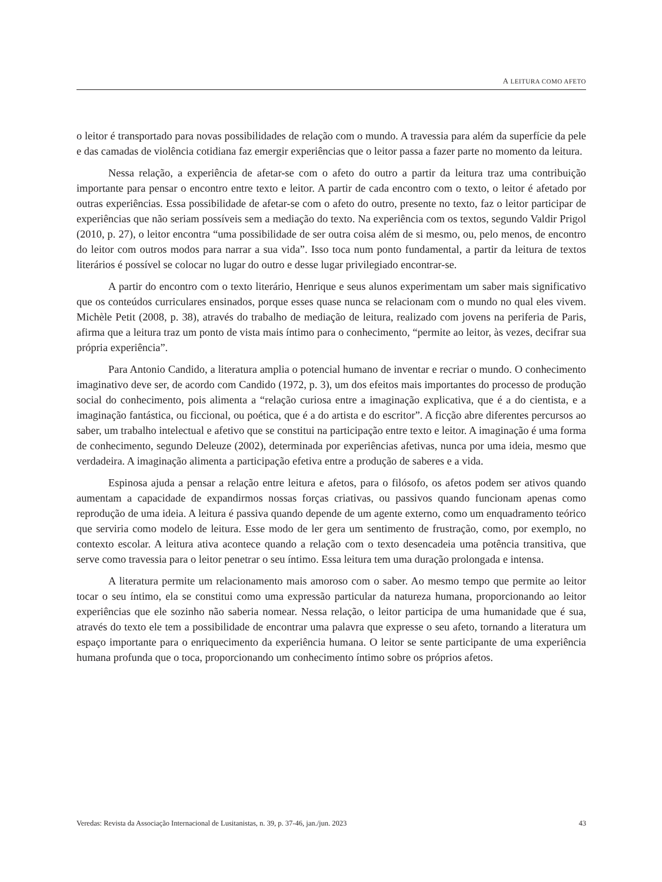A LEITURA COMO AFETO
o leitor é transportado para novas possibilidades de relação com o mundo. A travessia para além da superfície da pele e das camadas de violência cotidiana faz emergir experiências que o leitor passa a fazer parte no momento da leitura.
Nessa relação, a experiência de afetar-se com o afeto do outro a partir da leitura traz uma contribuição importante para pensar o encontro entre texto e leitor. A partir de cada encontro com o texto, o leitor é afetado por outras experiências. Essa possibilidade de afetar-se com o afeto do outro, presente no texto, faz o leitor participar de experiências que não seriam possíveis sem a mediação do texto. Na experiência com os textos, segundo Valdir Prigol (2010, p. 27), o leitor encontra “uma possibilidade de ser outra coisa além de si mesmo, ou, pelo menos, de encontro do leitor com outros modos para narrar a sua vida”. Isso toca num ponto fundamental, a partir da leitura de textos literários é possível se colocar no lugar do outro e desse lugar privilegiado encontrar-se.
A partir do encontro com o texto literário, Henrique e seus alunos experimentam um saber mais significativo que os conteúdos curriculares ensinados, porque esses quase nunca se relacionam com o mundo no qual eles vivem. Michèle Petit (2008, p. 38), através do trabalho de mediação de leitura, realizado com jovens na periferia de Paris, afirma que a leitura traz um ponto de vista mais íntimo para o conhecimento, “permite ao leitor, às vezes, decifrar sua própria experiência”.
Para Antonio Candido, a literatura amplia o potencial humano de inventar e recriar o mundo. O conhecimento imaginativo deve ser, de acordo com Candido (1972, p. 3), um dos efeitos mais importantes do processo de produção social do conhecimento, pois alimenta a “relação curiosa entre a imaginação explicativa, que é a do cientista, e a imaginação fantástica, ou ficcional, ou poética, que é a do artista e do escritor”. A ficção abre diferentes percursos ao saber, um trabalho intelectual e afetivo que se constitui na participação entre texto e leitor. A imaginação é uma forma de conhecimento, segundo Deleuze (2002), determinada por experiências afetivas, nunca por uma ideia, mesmo que verdadeira. A imaginação alimenta a participação efetiva entre a produção de saberes e a vida.
Espinosa ajuda a pensar a relação entre leitura e afetos, para o filósofo, os afetos podem ser ativos quando aumentam a capacidade de expandirmos nossas forças criativas, ou passivos quando funcionam apenas como reprodução de uma ideia. A leitura é passiva quando depende de um agente externo, como um enquadramento teórico que serviria como modelo de leitura. Esse modo de ler gera um sentimento de frustração, como, por exemplo, no contexto escolar. A leitura ativa acontece quando a relação com o texto desencadeia uma potência transitiva, que serve como travessia para o leitor penetrar o seu íntimo. Essa leitura tem uma duração prolongada e intensa.
A literatura permite um relacionamento mais amoroso com o saber. Ao mesmo tempo que permite ao leitor tocar o seu íntimo, ela se constitui como uma expressão particular da natureza humana, proporcionando ao leitor experiências que ele sozinho não saberia nomear. Nessa relação, o leitor participa de uma humanidade que é sua, através do texto ele tem a possibilidade de encontrar uma palavra que expresse o seu afeto, tornando a literatura um espaço importante para o enriquecimento da experiência humana. O leitor se sente participante de uma experiência humana profunda que o toca, proporcionando um conhecimento íntimo sobre os próprios afetos.
Veredas: Revista da Associação Internacional de Lusitanistas, n. 39, p. 37-46, jan./jun. 2023 43